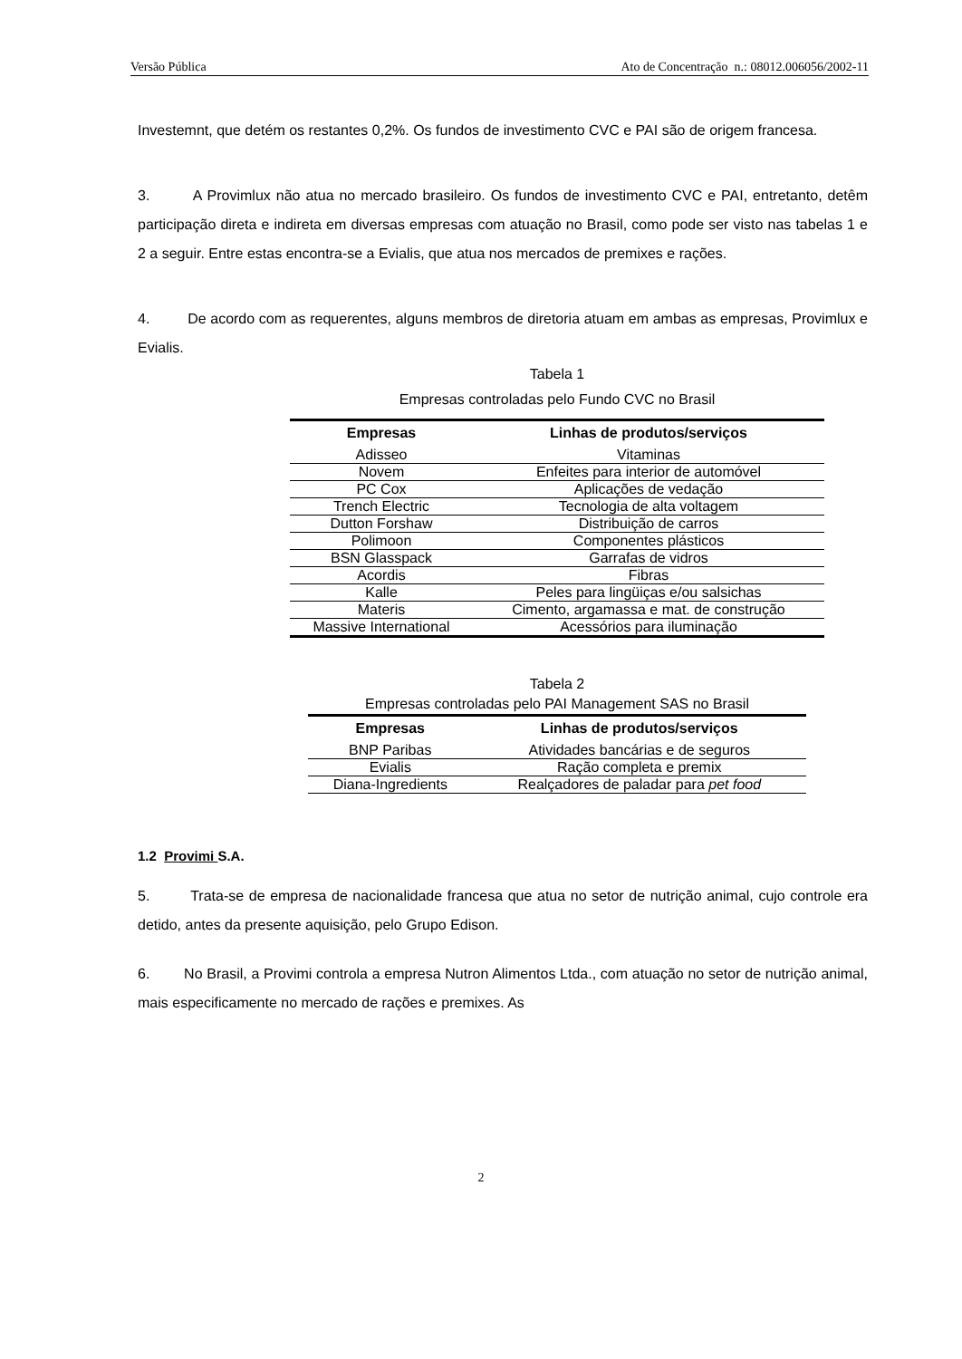Versão Pública Ato de Concentração n.: 08012.006056/2002-11
Investemnt, que detém os restantes 0,2%. Os fundos de investimento CVC e PAI são de origem francesa.
3. A Provimlux não atua no mercado brasileiro. Os fundos de investimento CVC e PAI, entretanto, detêm participação direta e indireta em diversas empresas com atuação no Brasil, como pode ser visto nas tabelas 1 e 2 a seguir. Entre estas encontra-se a Evialis, que atua nos mercados de premixes e rações.
4. De acordo com as requerentes, alguns membros de diretoria atuam em ambas as empresas, Provimlux e Evialis.
Tabela 1
Empresas controladas pelo Fundo CVC no Brasil
| Empresas | Linhas de produtos/serviços |
| --- | --- |
| Adisseo | Vitaminas |
| Novem | Enfeites para interior de automóvel |
| PC Cox | Aplicações de vedação |
| Trench Electric | Tecnologia de alta voltagem |
| Dutton Forshaw | Distribuição de carros |
| Polimoon | Componentes plásticos |
| BSN Glasspack | Garrafas de vidros |
| Acordis | Fibras |
| Kalle | Peles para lingüiças e/ou salsichas |
| Materis | Cimento, argamassa e mat. de construção |
| Massive International | Acessórios para iluminação |
Tabela 2
Empresas controladas pelo PAI Management SAS no Brasil
| Empresas | Linhas de produtos/serviços |
| --- | --- |
| BNP Paribas | Atividades bancárias e de seguros |
| Evialis | Ração completa e premix |
| Diana-Ingredients | Realçadores de paladar para pet food |
1.2 Provimi S.A.
5. Trata-se de empresa de nacionalidade francesa que atua no setor de nutrição animal, cujo controle era detido, antes da presente aquisição, pelo Grupo Edison.
6. No Brasil, a Provimi controla a empresa Nutron Alimentos Ltda., com atuação no setor de nutrição animal, mais especificamente no mercado de rações e premixes. As
2